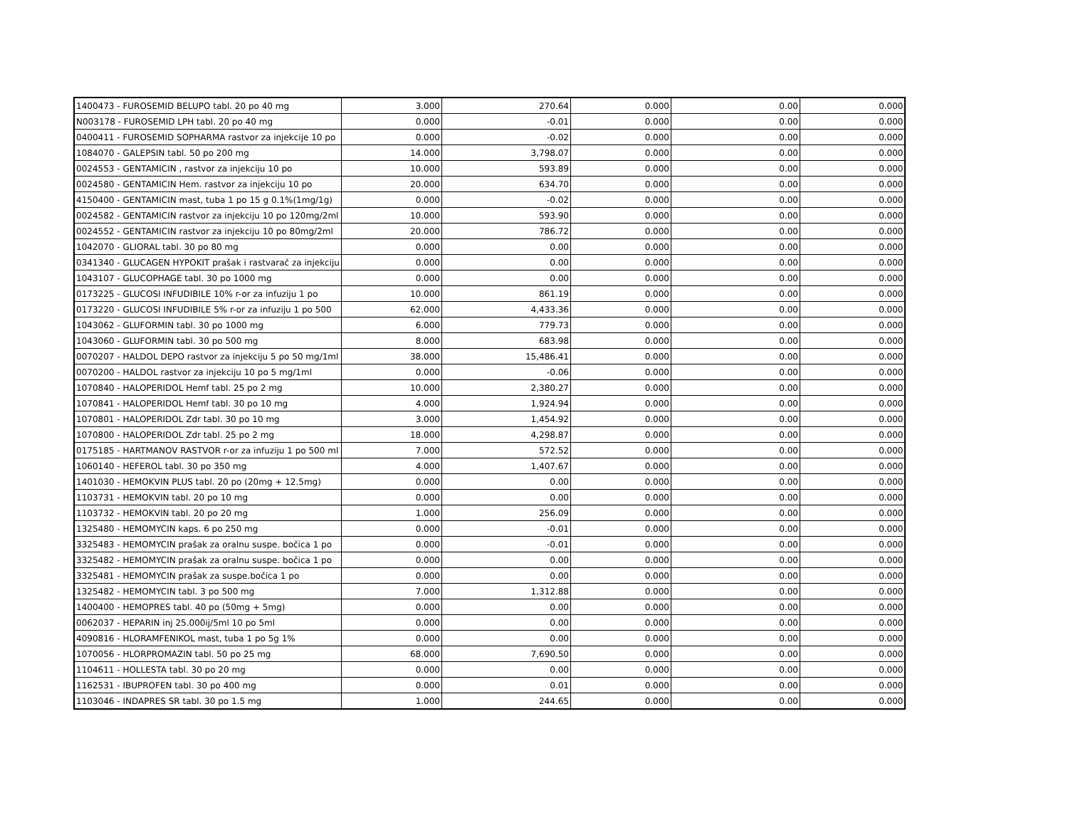| 1400473 - FUROSEMID BELUPO tabl. 20 po 40 mg | 3.000 | 270.64 | 0.000 | 0.00 | 0.000 |
| N003178 - FUROSEMID LPH tabl. 20 po 40 mg | 0.000 | -0.01 | 0.000 | 0.00 | 0.000 |
| 0400411 - FUROSEMID SOPHARMA rastvor za injekcije 10 po | 0.000 | -0.02 | 0.000 | 0.00 | 0.000 |
| 1084070 - GALEPSIN tabl. 50 po 200 mg | 14.000 | 3,798.07 | 0.000 | 0.00 | 0.000 |
| 0024553 - GENTAMICIN , rastvor za injekciju 10 po | 10.000 | 593.89 | 0.000 | 0.00 | 0.000 |
| 0024580 - GENTAMICIN Hem. rastvor za injekciju 10 po | 20.000 | 634.70 | 0.000 | 0.00 | 0.000 |
| 4150400 - GENTAMICIN mast, tuba 1 po 15 g 0.1%(1mg/1g) | 0.000 | -0.02 | 0.000 | 0.00 | 0.000 |
| 0024582 - GENTAMICIN rastvor za injekciju 10 po 120mg/2ml | 10.000 | 593.90 | 0.000 | 0.00 | 0.000 |
| 0024552 - GENTAMICIN rastvor za injekciju 10 po 80mg/2ml | 20.000 | 786.72 | 0.000 | 0.00 | 0.000 |
| 1042070 - GLIORAL tabl. 30 po 80 mg | 0.000 | 0.00 | 0.000 | 0.00 | 0.000 |
| 0341340 - GLUCAGEN HYPOKIT prašak i rastvarač za injekciju | 0.000 | 0.00 | 0.000 | 0.00 | 0.000 |
| 1043107 - GLUCOPHAGE tabl. 30 po 1000 mg | 0.000 | 0.00 | 0.000 | 0.00 | 0.000 |
| 0173225 - GLUCOSI INFUDIBILE 10% r-or za infuziju 1 po | 10.000 | 861.19 | 0.000 | 0.00 | 0.000 |
| 0173220 - GLUCOSI INFUDIBILE 5% r-or za infuziju 1 po 500 | 62.000 | 4,433.36 | 0.000 | 0.00 | 0.000 |
| 1043062 - GLUFORMIN tabl. 30 po 1000 mg | 6.000 | 779.73 | 0.000 | 0.00 | 0.000 |
| 1043060 - GLUFORMIN tabl. 30 po 500 mg | 8.000 | 683.98 | 0.000 | 0.00 | 0.000 |
| 0070207 - HALDOL DEPO rastvor za injekciju 5 po 50 mg/1ml | 38.000 | 15,486.41 | 0.000 | 0.00 | 0.000 |
| 0070200 - HALDOL rastvor za injekciju 10 po 5 mg/1ml | 0.000 | -0.06 | 0.000 | 0.00 | 0.000 |
| 1070840 - HALOPERIDOL Hemf tabl. 25 po 2 mg | 10.000 | 2,380.27 | 0.000 | 0.00 | 0.000 |
| 1070841 - HALOPERIDOL Hemf tabl. 30 po 10 mg | 4.000 | 1,924.94 | 0.000 | 0.00 | 0.000 |
| 1070801 - HALOPERIDOL Zdr tabl. 30 po 10 mg | 3.000 | 1,454.92 | 0.000 | 0.00 | 0.000 |
| 1070800 - HALOPERIDOL Zdr tabl. 25 po 2 mg | 18.000 | 4,298.87 | 0.000 | 0.00 | 0.000 |
| 0175185 - HARTMANOV RASTVOR r-or za infuziju 1 po 500 ml | 7.000 | 572.52 | 0.000 | 0.00 | 0.000 |
| 1060140 - HEFEROL tabl. 30 po 350 mg | 4.000 | 1,407.67 | 0.000 | 0.00 | 0.000 |
| 1401030 - HEMOKVIN PLUS tabl. 20 po (20mg + 12.5mg) | 0.000 | 0.00 | 0.000 | 0.00 | 0.000 |
| 1103731 - HEMOKVIN tabl. 20 po 10 mg | 0.000 | 0.00 | 0.000 | 0.00 | 0.000 |
| 1103732 - HEMOKVIN tabl. 20 po 20 mg | 1.000 | 256.09 | 0.000 | 0.00 | 0.000 |
| 1325480 - HEMOMYCIN kaps. 6 po 250 mg | 0.000 | -0.01 | 0.000 | 0.00 | 0.000 |
| 3325483 - HEMOMYCIN prašak za oralnu suspe. bočica 1 po | 0.000 | -0.01 | 0.000 | 0.00 | 0.000 |
| 3325482 - HEMOMYCIN prašak za oralnu suspe. bočica 1 po | 0.000 | 0.00 | 0.000 | 0.00 | 0.000 |
| 3325481 - HEMOMYCIN prašak za suspe.bočica 1 po | 0.000 | 0.00 | 0.000 | 0.00 | 0.000 |
| 1325482 - HEMOMYCIN tabl. 3 po 500 mg | 7.000 | 1,312.88 | 0.000 | 0.00 | 0.000 |
| 1400400 - HEMOPRES tabl. 40 po (50mg + 5mg) | 0.000 | 0.00 | 0.000 | 0.00 | 0.000 |
| 0062037 - HEPARIN inj 25.000ij/5ml 10 po 5ml | 0.000 | 0.00 | 0.000 | 0.00 | 0.000 |
| 4090816 - HLORAMFENIKOL mast, tuba 1 po 5g 1% | 0.000 | 0.00 | 0.000 | 0.00 | 0.000 |
| 1070056 - HLORPROMAZIN tabl. 50 po 25 mg | 68.000 | 7,690.50 | 0.000 | 0.00 | 0.000 |
| 1104611 - HOLLESTA tabl. 30 po 20 mg | 0.000 | 0.00 | 0.000 | 0.00 | 0.000 |
| 1162531 - IBUPROFEN tabl. 30 po 400 mg | 0.000 | 0.01 | 0.000 | 0.00 | 0.000 |
| 1103046 - INDAPRES SR tabl. 30 po 1.5 mg | 1.000 | 244.65 | 0.000 | 0.00 | 0.000 |